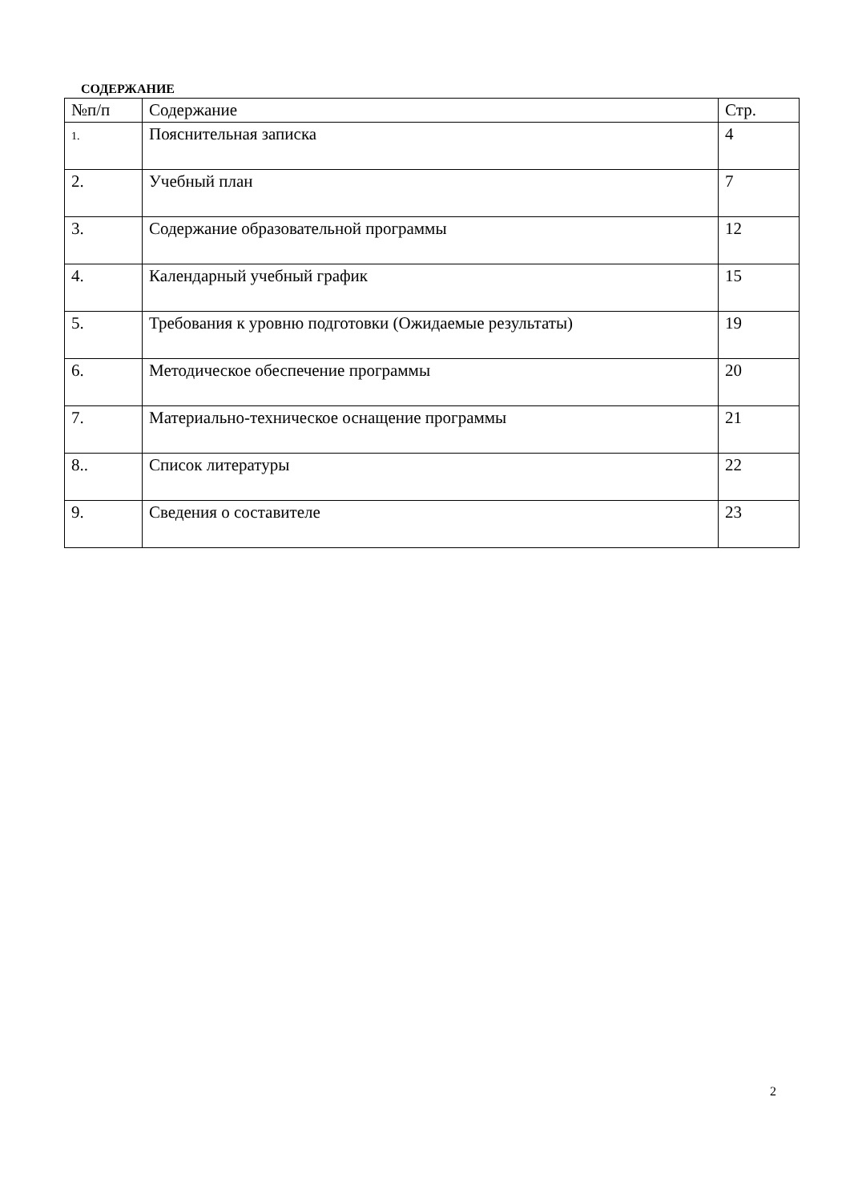СОДЕРЖАНИЕ
| №п/п | Содержание | Стр. |
| --- | --- | --- |
| 1. | Пояснительная записка | 4 |
| 2. | Учебный план | 7 |
| 3. | Содержание образовательной программы | 12 |
| 4. | Календарный учебный график | 15 |
| 5. | Требования к уровню подготовки (Ожидаемые результаты) | 19 |
| 6. | Методическое обеспечение программы | 20 |
| 7. | Материально-техническое оснащение программы | 21 |
| 8.. | Список литературы | 22 |
| 9. | Сведения о составителе | 23 |
2